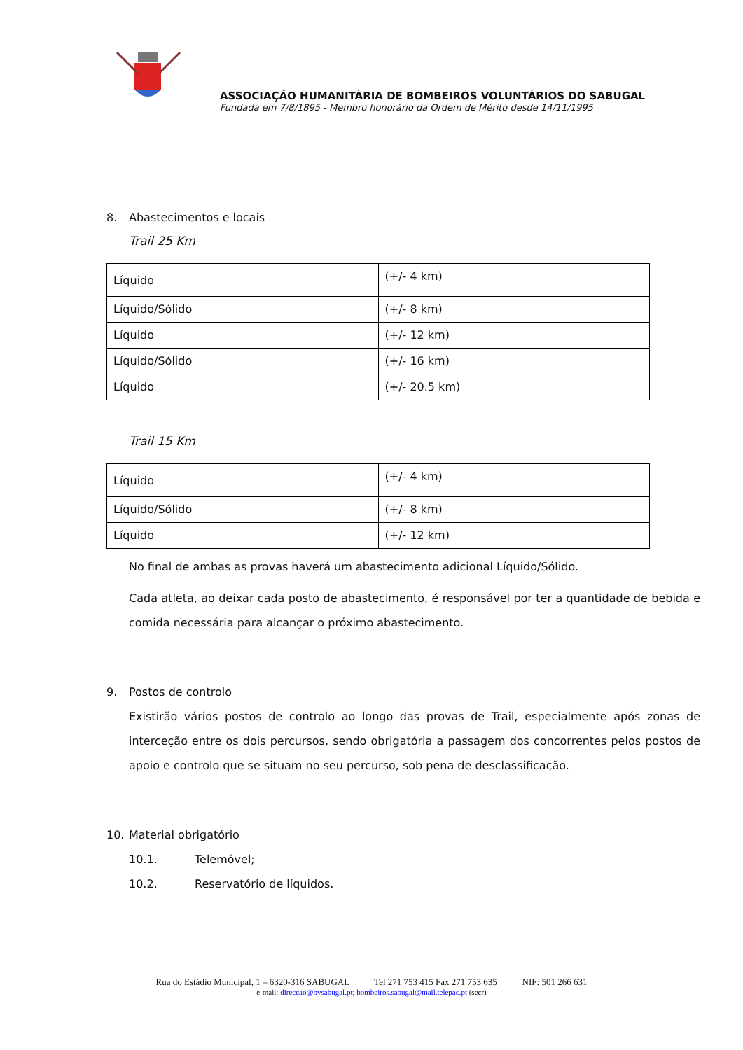ASSOCIAÇÃO HUMANITÁRIA DE BOMBEIROS VOLUNTÁRIOS DO SABUGAL
Fundada em 7/8/1895 - Membro honorário da Ordem de Mérito desde 14/11/1995
8. Abastecimentos e locais
Trail 25 Km
| Líquido | (+/- 4 km) |
| Líquido/Sólido | (+/- 8 km) |
| Líquido | (+/- 12 km) |
| Líquido/Sólido | (+/- 16 km) |
| Líquido | (+/- 20.5 km) |
Trail 15 Km
| Líquido | (+/- 4 km) |
| Líquido/Sólido | (+/- 8 km) |
| Líquido | (+/- 12 km) |
No final de ambas as provas haverá um abastecimento adicional Líquido/Sólido.
Cada atleta, ao deixar cada posto de abastecimento, é responsável por ter a quantidade de bebida e comida necessária para alcançar o próximo abastecimento.
9. Postos de controlo
Existirão vários postos de controlo ao longo das provas de Trail, especialmente após zonas de interceção entre os dois percursos, sendo obrigatória a passagem dos concorrentes pelos postos de apoio e controlo que se situam no seu percurso, sob pena de desclassificação.
10. Material obrigatório
10.1. Telemóvel;
10.2. Reservatório de líquidos.
Rua do Estádio Municipal, 1 – 6320-316 SABUGAL Tel 271 753 415 Fax 271 753 635 NIF: 501 266 631
e-mail: direccao@bvsabugal.pt; bombeiros.sabugal@mail.telepac.pt (secr)